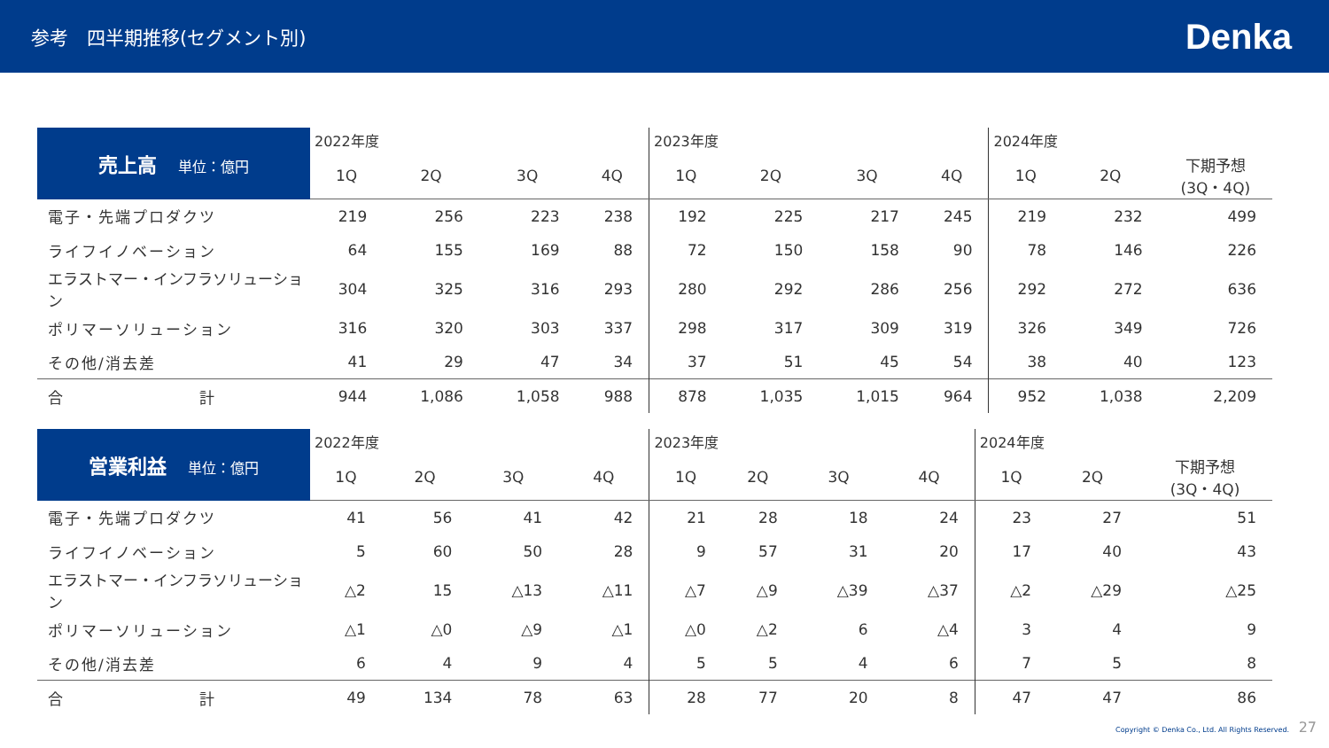参考　四半期推移(セグメント別)
Denka
| 売上高 単位：億円 | 2022年度 | | | | 2023年度 | | | | 2024年度 | | |
| --- | --- | --- | --- | --- | --- | --- | --- | --- | --- | --- | --- |
| | 1Q | 2Q | 3Q | 4Q | 1Q | 2Q | 3Q | 4Q | 1Q | 2Q | 下期予想 (3Q・4Q) |
| 電子・先端プロダクツ | 219 | 256 | 223 | 238 | 192 | 225 | 217 | 245 | 219 | 232 | 499 |
| ライフイノベーション | 64 | 155 | 169 | 88 | 72 | 150 | 158 | 90 | 78 | 146 | 226 |
| エラストマー・インフラソリューション | 304 | 325 | 316 | 293 | 280 | 292 | 286 | 256 | 292 | 272 | 636 |
| ポリマーソリューション | 316 | 320 | 303 | 337 | 298 | 317 | 309 | 319 | 326 | 349 | 726 |
| その他/消去差 | 41 | 29 | 47 | 34 | 37 | 51 | 45 | 54 | 38 | 40 | 123 |
| 合 計 | 944 | 1,086 | 1,058 | 988 | 878 | 1,035 | 1,015 | 964 | 952 | 1,038 | 2,209 |
| 営業利益 単位：億円 | 2022年度 | | | | 2023年度 | | | | 2024年度 | | |
| --- | --- | --- | --- | --- | --- | --- | --- | --- | --- | --- | --- |
| | 1Q | 2Q | 3Q | 4Q | 1Q | 2Q | 3Q | 4Q | 1Q | 2Q | 下期予想 (3Q・4Q) |
| 電子・先端プロダクツ | 41 | 56 | 41 | 42 | 21 | 28 | 18 | 24 | 23 | 27 | 51 |
| ライフイノベーション | 5 | 60 | 50 | 28 | 9 | 57 | 31 | 20 | 17 | 40 | 43 |
| エラストマー・インフラソリューション | △2 | 15 | △13 | △11 | △7 | △9 | △39 | △37 | △2 | △29 | △25 |
| ポリマーソリューション | △1 | △0 | △9 | △1 | △0 | △2 | 6 | △4 | 3 | 4 | 9 |
| その他/消去差 | 6 | 4 | 9 | 4 | 5 | 5 | 4 | 6 | 7 | 5 | 8 |
| 合 計 | 49 | 134 | 78 | 63 | 28 | 77 | 20 | 8 | 47 | 47 | 86 |
Copyright © Denka Co., Ltd. All Rights Reserved. 27